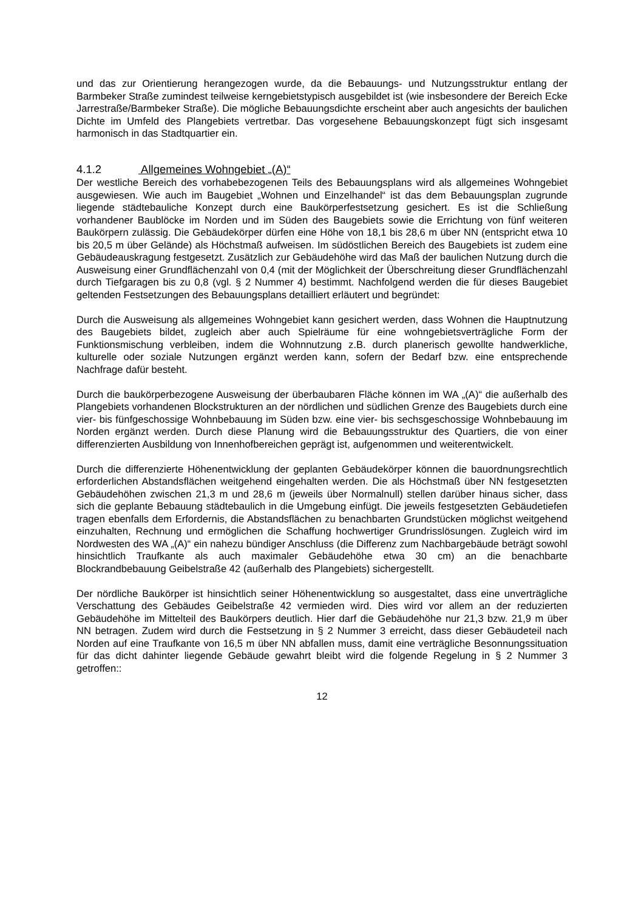und das zur Orientierung herangezogen wurde, da die Bebauungs- und Nutzungsstruktur entlang der Barmbeker Straße zumindest teilweise kerngebietstypisch ausgebildet ist (wie insbesondere der Bereich Ecke Jarrestraße/Barmbeker Straße). Die mögliche Bebauungsdichte erscheint aber auch angesichts der baulichen Dichte im Umfeld des Plangebiets vertretbar. Das vorgesehene Bebauungskonzept fügt sich insgesamt harmonisch in das Stadtquartier ein.
4.1.2 Allgemeines Wohngebiet „(A)“
Der westliche Bereich des vorhabebezogenen Teils des Bebauungsplans wird als allgemeines Wohngebiet ausgewiesen. Wie auch im Baugebiet „Wohnen und Einzelhandel“ ist das dem Bebauungsplan zugrunde liegende städtebauliche Konzept durch eine Baukörperfestsetzung gesichert. Es ist die Schließung vorhandener Baublöcke im Norden und im Süden des Baugebiets sowie die Errichtung von fünf weiteren Baukörpern zulässig. Die Gebäudekörper dürfen eine Höhe von 18,1 bis 28,6 m über NN (entspricht etwa 10 bis 20,5 m über Gelände) als Höchstmaß aufweisen. Im südöstlichen Bereich des Baugebiets ist zudem eine Gebäudeauskragung festgesetzt. Zusätzlich zur Gebäudehöhe wird das Maß der baulichen Nutzung durch die Ausweisung einer Grundflächenzahl von 0,4 (mit der Möglichkeit der Überschreitung dieser Grundflächenzahl durch Tiefgaragen bis zu 0,8 (vgl. § 2 Nummer 4) bestimmt. Nachfolgend werden die für dieses Baugebiet geltenden Festsetzungen des Bebauungsplans detailliert erläutert und begründet:
Durch die Ausweisung als allgemeines Wohngebiet kann gesichert werden, dass Wohnen die Hauptnutzung des Baugebiets bildet, zugleich aber auch Spielräume für eine wohngebietsverträgliche Form der Funktionsmischung verbleiben, indem die Wohnnutzung z.B. durch planerisch gewollte handwerkliche, kulturelle oder soziale Nutzungen ergänzt werden kann, sofern der Bedarf bzw. eine entsprechende Nachfrage dafür besteht.
Durch die baukörperbezogene Ausweisung der überbaubaren Fläche können im WA „(A)“ die außerhalb des Plangebiets vorhandenen Blockstrukturen an der nördlichen und südlichen Grenze des Baugebiets durch eine vier- bis fünfgeschossige Wohnbebauung im Süden bzw. eine vier- bis sechsgeschossige Wohnbebauung im Norden ergänzt werden. Durch diese Planung wird die Bebauungsstruktur des Quartiers, die von einer differenzierten Ausbildung von Innenhofbereichen geprägt ist, aufgenommen und weiterentwickelt.
Durch die differenzierte Höhenentwicklung der geplanten Gebäudekörper können die bauordnungsrechtlich erforderlichen Abstandsflächen weitgehend eingehalten werden. Die als Höchstmaß über NN festgesetzten Gebäudehöhen zwischen 21,3 m und 28,6 m (jeweils über Normalnull) stellen darüber hinaus sicher, dass sich die geplante Bebauung städtebaulich in die Umgebung einfügt. Die jeweils festgesetzten Gebäudetiefen tragen ebenfalls dem Erfordernis, die Abstandsflächen zu benachbarten Grundstücken möglichst weitgehend einzuhalten, Rechnung und ermöglichen die Schaffung hochwertiger Grundrisslösungen. Zugleich wird im Nordwesten des WA „(A)“ ein nahezu bündiger Anschluss (die Differenz zum Nachbargebäude beträgt sowohl hinsichtlich Traufkante als auch maximaler Gebäudehöhe etwa 30 cm) an die benachbarte Blockrandbebauung Geibelstraße 42 (außerhalb des Plangebiets) sichergestellt.
Der nördliche Baukörper ist hinsichtlich seiner Höhenentwicklung so ausgestaltet, dass eine unverträgliche Verschattung des Gebäudes Geibelstraße 42 vermieden wird. Dies wird vor allem an der reduzierten Gebäudehöhe im Mittelteil des Baukörpers deutlich. Hier darf die Gebäudehöhe nur 21,3 bzw. 21,9 m über NN betragen. Zudem wird durch die Festsetzung in § 2 Nummer 3 erreicht, dass dieser Gebäudeteil nach Norden auf eine Traufkante von 16,5 m über NN abfallen muss, damit eine verträgliche Besonnungssituation für das dicht dahinter liegende Gebäude gewahrt bleibt wird die folgende Regelung in § 2 Nummer 3 getroffen::
12